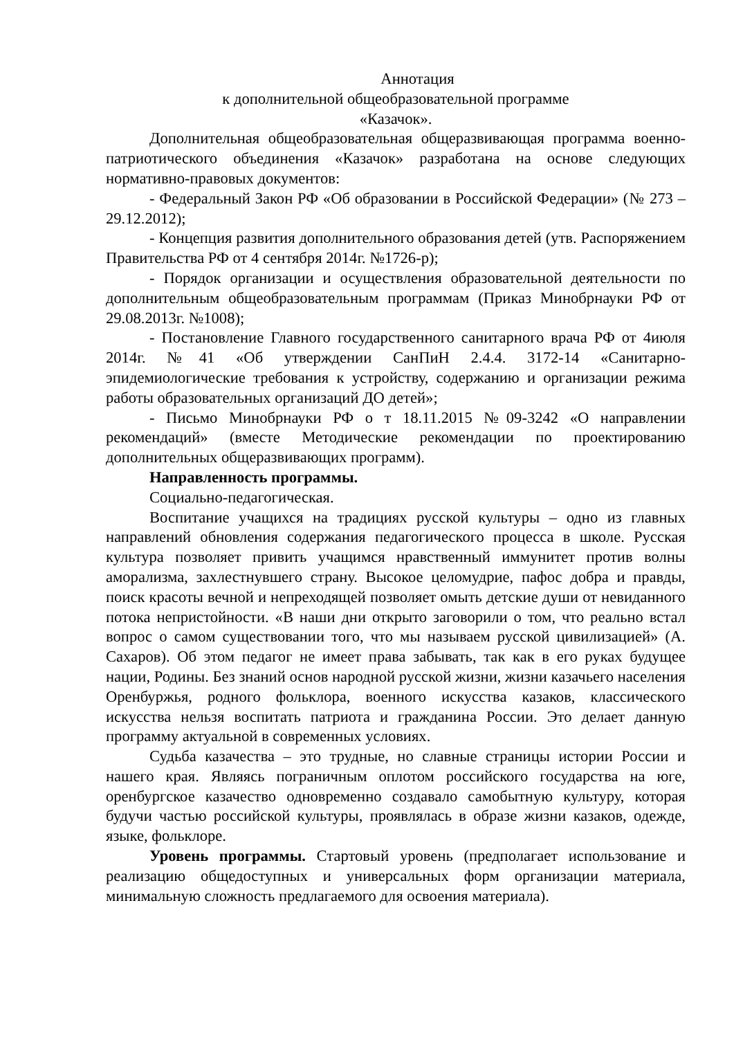Аннотация
к дополнительной общеобразовательной программе
«Казачок».
Дополнительная общеобразовательная общеразвивающая программа военно-патриотического объединения «Казачок» разработана на основе следующих нормативно-правовых документов:
- Федеральный Закон РФ «Об образовании в Российской Федерации» (№ 273 –29.12.2012);
- Концепция развития дополнительного образования детей (утв. Распоряжением Правительства РФ от 4 сентября 2014г. №1726-р);
- Порядок организации и осуществления образовательной деятельности по дополнительным общеобразовательным программам (Приказ Минобрнауки РФ от 29.08.2013г. №1008);
- Постановление Главного государственного санитарного врача РФ от 4июля 2014г. №41 «Об утверждении СанПиН 2.4.4. 3172-14 «Санитарно-эпидемиологические требования к устройству, содержанию и организации режима работы образовательных организаций ДО детей»;
- Письмо Минобрнауки РФ о т 18.11.2015 №09-3242 «О направлении рекомендаций» (вместе Методические рекомендации по проектированию дополнительных общеразвивающих программ).
Направленность программы.
Социально-педагогическая.
Воспитание учащихся на традициях русской культуры – одно из главных направлений обновления содержания педагогического процесса в школе. Русская культура позволяет привить учащимся нравственный иммунитет против волны аморализма, захлестнувшего страну. Высокое целомудрие, пафос добра и правды, поиск красоты вечной и непреходящей позволяет омыть детские души от невиданного потока непристойности. «В наши дни открыто заговорили о том, что реально встал вопрос о самом существовании того, что мы называем русской цивилизацией» (А. Сахаров). Об этом педагог не имеет права забывать, так как в его руках будущее нации, Родины. Без знаний основ народной русской жизни, жизни казачьего населения Оренбуржья, родного фольклора, военного искусства казаков, классического искусства нельзя воспитать патриота и гражданина России. Это делает данную программу актуальной в современных условиях.
Судьба казачества – это трудные, но славные страницы истории России и нашего края. Являясь пограничным оплотом российского государства на юге, оренбургское казачество одновременно создавало самобытную культуру, которая будучи частью российской культуры, проявлялась в образе жизни казаков, одежде, языке, фольклоре.
Уровень программы. Стартовый уровень (предполагает использование и реализацию общедоступных и универсальных форм организации материала, минимальную сложность предлагаемого для освоения материала).